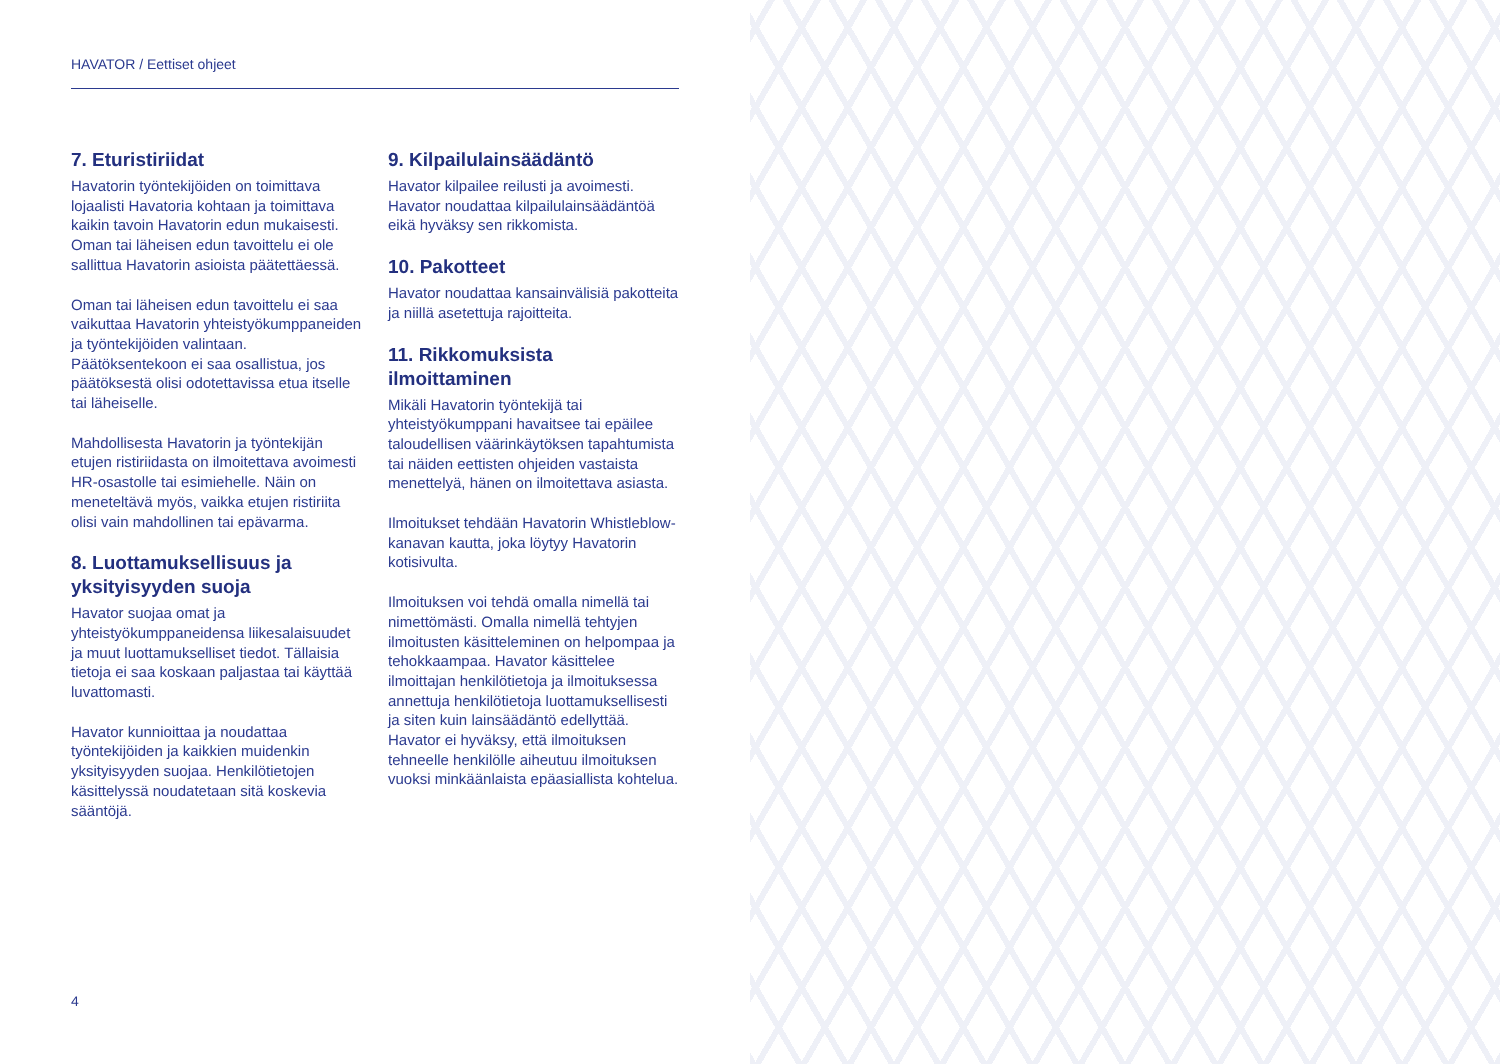HAVATOR / Eettiset ohjeet
7. Eturistiriidat
Havatorin työntekijöiden on toimittava lojaalisti Havatoria kohtaan ja toimittava kaikin tavoin Havatorin edun mukaisesti. Oman tai läheisen edun tavoittelu ei ole sallittua Havatorin asioista päätettäessä.
Oman tai läheisen edun tavoittelu ei saa vaikuttaa Havatorin yhteistyökumppaneiden ja työntekijöiden valintaan. Päätöksentekoon ei saa osallistua, jos päätöksestä olisi odotettavissa etua itselle tai läheiselle.
Mahdollisesta Havatorin ja työntekijän etujen ristiriidasta on ilmoitettava avoimesti HR-osastolle tai esimiehelle. Näin on meneteltävä myös, vaikka etujen ristiriita olisi vain mahdollinen tai epävarma.
8. Luottamuksellisuus ja yksityisyyden suoja
Havator suojaa omat ja yhteistyökumppaneidensa liikesalaisuudet ja muut luottamukselliset tiedot. Tällaisia tietoja ei saa koskaan paljastaa tai käyttää luvattomasti.
Havator kunnioittaa ja noudattaa työntekijöiden ja kaikkien muidenkin yksityisyyden suojaa. Henkilötietojen käsittelyssä noudatetaan sitä koskevia sääntöjä.
9. Kilpailulainsäädäntö
Havator kilpailee reilusti ja avoimesti. Havator noudattaa kilpailulainsäädäntöä eikä hyväksy sen rikkomista.
10. Pakotteet
Havator noudattaa kansainvälisiä pakotteita ja niillä asetettuja rajoitteita.
11. Rikkomuksista ilmoittaminen
Mikäli Havatorin työntekijä tai yhteistyökumppani havaitsee tai epäilee taloudellisen väärinkäytöksen tapahtumista tai näiden eettisten ohjeiden vastaista menettelyä, hänen on ilmoitettava asiasta.
Ilmoitukset tehdään Havatorin Whistleblow-kanavan kautta, joka löytyy Havatorin kotisivulta.
Ilmoituksen voi tehdä omalla nimellä tai nimettömästi. Omalla nimellä tehtyjen ilmoitusten käsitteleminen on helpompaa ja tehokkaampaa. Havator käsittelee ilmoittajan henkilötietoja ja ilmoituksessa annettuja henkilötietoja luottamuksellisesti ja siten kuin lainsäädäntö edellyttää. Havator ei hyväksy, että ilmoituksen tehneelle henkilölle aiheutuu ilmoituksen vuoksi minkäänlaista epäasiallista kohtelua.
4